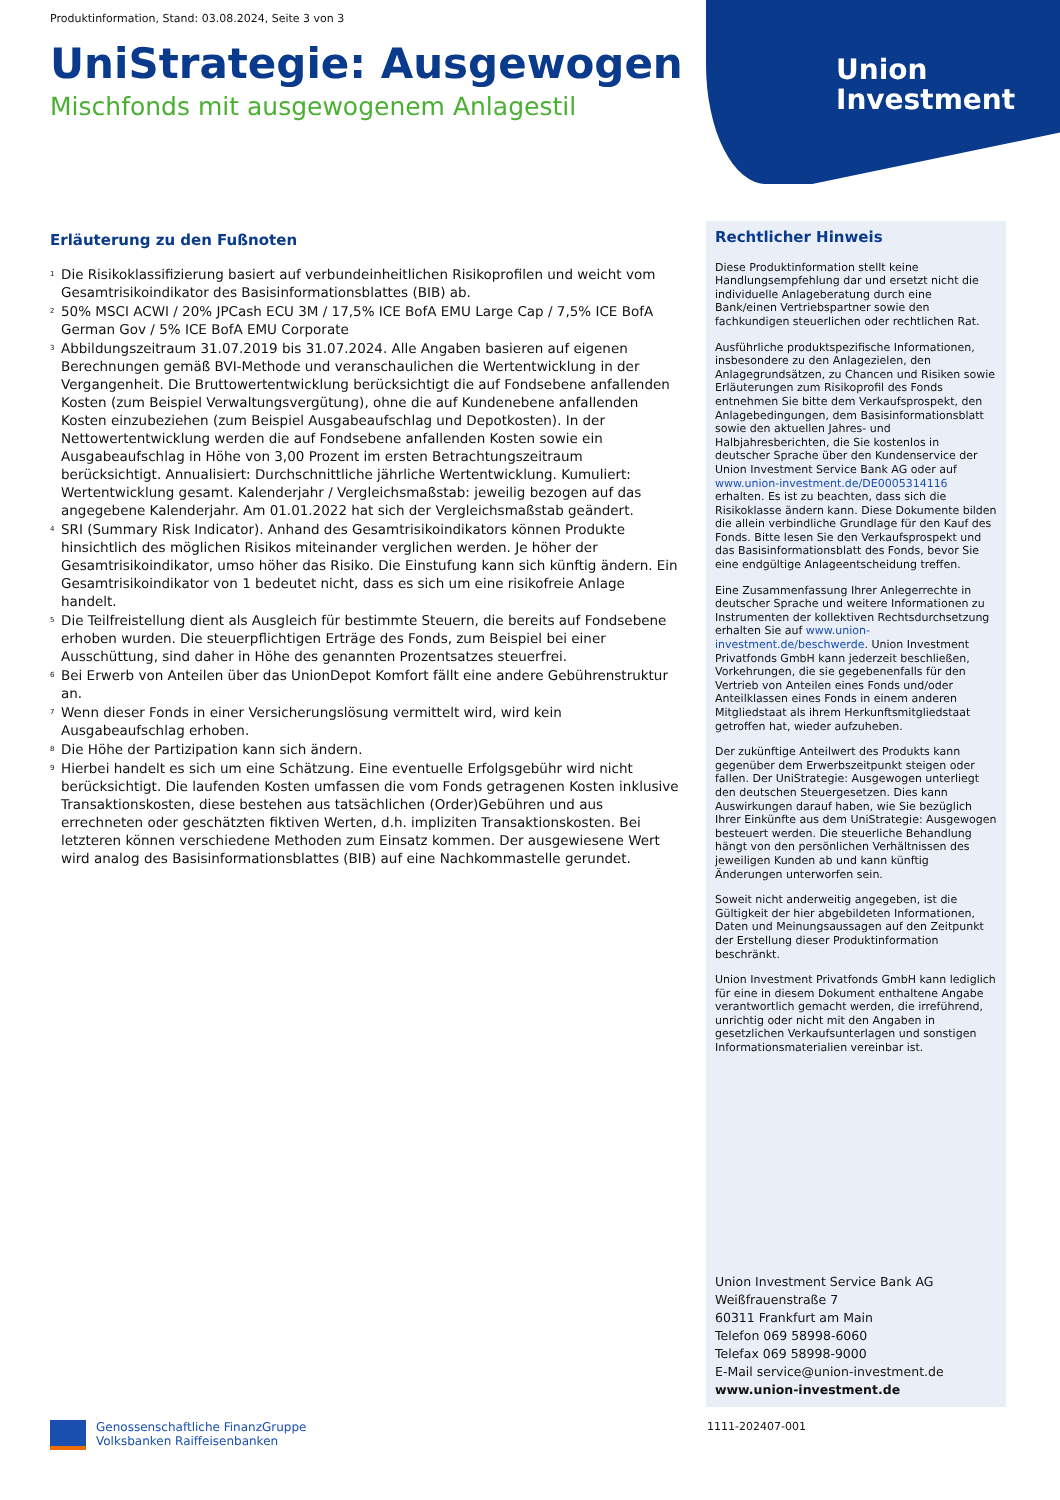Union
Investment
Produktinformation, Stand: 03.08.2024, Seite 3 von 3
UniStrategie: Ausgewogen
Mischfonds mit ausgewogenem Anlagestil
Erläuterung zu den Fußnoten
<sup>1</sup> Die Risikoklassifizierung basiert auf verbundeinheitlichen Risikoprofilen und weicht vom Gesamtrisikoindikator des Basisinformationsblattes (BIB) ab.
<sup>2</sup> 50% MSCI ACWI / 20% JPCash ECU 3M / 17,5% ICE BofA EMU Large Cap / 7,5% ICE BofA German Gov / 5% ICE BofA EMU Corporate
<sup>3</sup> Abbildungszeitraum 31.07.2019 bis 31.07.2024. Alle Angaben basieren auf eigenen Berechnungen gemäß BVI-Methode und veranschaulichen die Wertentwicklung in der Vergangenheit. Die Bruttowertentwicklung berücksichtigt die auf Fondsebene anfallenden Kosten (zum Beispiel Verwaltungsvergütung), ohne die auf Kundenebene anfallenden Kosten einzubeziehen (zum Beispiel Ausgabeaufschlag und Depotkosten). In der Nettowertentwicklung werden die auf Fondsebene anfallenden Kosten sowie ein Ausgabeaufschlag in Höhe von 3,00 Prozent im ersten Betrachtungszeitraum berücksichtigt. Annualisiert: Durchschnittliche jährliche Wertentwicklung. Kumuliert: Wertentwicklung gesamt. Kalenderjahr / Vergleichsmaßstab: jeweilig bezogen auf das angegebene Kalenderjahr. Am 01.01.2022 hat sich der Vergleichsmaßstab geändert.
<sup>4</sup> SRI (Summary Risk Indicator). Anhand des Gesamtrisikoindikators können Produkte hinsichtlich des möglichen Risikos miteinander verglichen werden. Je höher der Gesamtrisikoindikator, umso höher das Risiko. Die Einstufung kann sich künftig ändern. Ein Gesamtrisikoindikator von 1 bedeutet nicht, dass es sich um eine risikofreie Anlage handelt.
<sup>5</sup> Die Teilfreistellung dient als Ausgleich für bestimmte Steuern, die bereits auf Fondsebene erhoben wurden. Die steuerpflichtigen Erträge des Fonds, zum Beispiel bei einer Ausschüttung, sind daher in Höhe des genannten Prozentsatzes steuerfrei.
<sup>6</sup> Bei Erwerb von Anteilen über das UnionDepot Komfort fällt eine andere Gebührenstruktur an.
<sup>7</sup> Wenn dieser Fonds in einer Versicherungslösung vermittelt wird, wird kein Ausgabeaufschlag erhoben.
<sup>8</sup> Die Höhe der Partizipation kann sich ändern.
<sup>9</sup> Hierbei handelt es sich um eine Schätzung. Eine eventuelle Erfolgsgebühr wird nicht berücksichtigt. Die laufenden Kosten umfassen die vom Fonds getragenen Kosten inklusive Transaktionskosten, diese bestehen aus tatsächlichen (Order)Gebühren und aus errechneten oder geschätzten fiktiven Werten, d.h. impliziten Transaktionskosten. Bei letzteren können verschiedene Methoden zum Einsatz kommen. Der ausgewiesene Wert wird analog des Basisinformationsblattes (BIB) auf eine Nachkommastelle gerundet.
Rechtlicher Hinweis
Diese Produktinformation stellt keine Handlungsempfehlung dar und ersetzt nicht die individuelle Anlageberatung durch eine Bank/einen Vertriebspartner sowie den fachkundigen steuerlichen oder rechtlichen Rat.
Ausführliche produktspezifische Informationen, insbesondere zu den Anlagezielen, den Anlagegrundsätzen, zu Chancen und Risiken sowie Erläuterungen zum Risikoprofil des Fonds entnehmen Sie bitte dem Verkaufsprospekt, den Anlagebedingungen, dem Basisinformationsblatt sowie den aktuellen Jahres- und Halbjahresberichten, die Sie kostenlos in deutscher Sprache über den Kundenservice der Union Investment Service Bank AG oder auf www.union-investment.de/DE0005314116 erhalten. Es ist zu beachten, dass sich die Risikoklasse ändern kann. Diese Dokumente bilden die allein verbindliche Grundlage für den Kauf des Fonds. Bitte lesen Sie den Verkaufsprospekt und das Basisinformationsblatt des Fonds, bevor Sie eine endgültige Anlageentscheidung treffen.
Eine Zusammenfassung Ihrer Anlegerrechte in deutscher Sprache und weitere Informationen zu Instrumenten der kollektiven Rechtsdurchsetzung erhalten Sie auf www.union-investment.de/beschwerde. Union Investment Privatfonds GmbH kann jederzeit beschließen, Vorkehrungen, die sie gegebenenfalls für den Vertrieb von Anteilen eines Fonds und/oder Anteilklassen eines Fonds in einem anderen Mitgliedstaat als ihrem Herkunftsmitgliedstaat getroffen hat, wieder aufzuheben.
Der zukünftige Anteilwert des Produkts kann gegenüber dem Erwerbszeitpunkt steigen oder fallen. Der UniStrategie: Ausgewogen unterliegt den deutschen Steuergesetzen. Dies kann Auswirkungen darauf haben, wie Sie bezüglich Ihrer Einkünfte aus dem UniStrategie: Ausgewogen besteuert werden. Die steuerliche Behandlung hängt von den persönlichen Verhältnissen des jeweiligen Kunden ab und kann künftig Änderungen unterworfen sein.
Soweit nicht anderweitig angegeben, ist die Gültigkeit der hier abgebildeten Informationen, Daten und Meinungsaussagen auf den Zeitpunkt der Erstellung dieser Produktinformation beschränkt.
Union Investment Privatfonds GmbH kann lediglich für eine in diesem Dokument enthaltene Angabe verantwortlich gemacht werden, die irreführend, unrichtig oder nicht mit den Angaben in gesetzlichen Verkaufsunterlagen und sonstigen Informationsmaterialien vereinbar ist.
Union Investment Service Bank AG
Weißfrauenstraße 7
60311 Frankfurt am Main
Telefon 069 58998-6060
Telefax 069 58998-9000
E-Mail service@union-investment.de
www.union-investment.de
Genossenschaftliche FinanzGruppe
Volksbanken Raiffeisenbanken
1111-202407-001